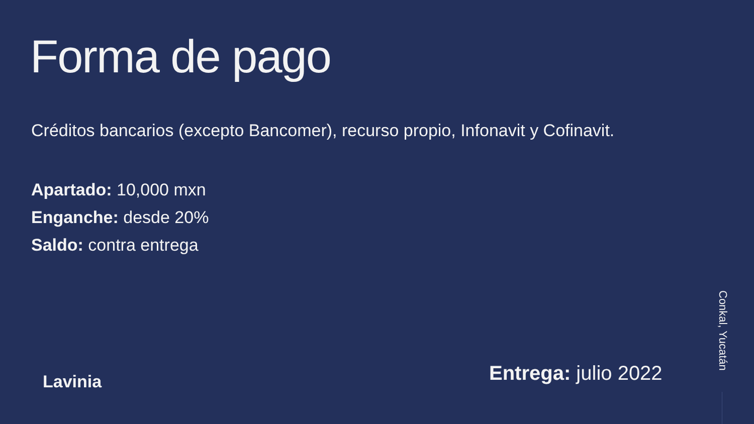Forma de pago
Créditos bancarios (excepto Bancomer), recurso propio, Infonavit y Cofinavit.
Apartado: 10,000 mxn
Enganche: desde 20%
Saldo: contra entrega
Lavinia Entrega: julio 2022
Conkal, Yucatán